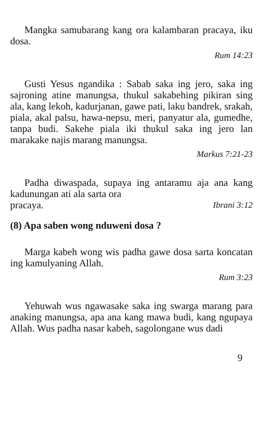Mangka samubarang kang ora kalambaran pracaya, iku dosa.
Rum 14:23
Gusti Yesus ngandika : Sabab saka ing jero, saka ing sajroning atine manungsa, thukul sakabehing pikiran sing ala, kang lekoh, kadurjanan, gawe pati, laku bandrek, srakah, piala, akal palsu, hawa-nepsu, meri, panyatur ala, gumedhe, tanpa budi. Sakehe piala iki thukul saka ing jero lan marakake najis marang manungsa.
Markus 7:21-23
Padha diwaspada, supaya ing antaramu aja ana kang kadunungan ati ala sarta ora
pracaya. Ibrani 3:12
(8) Apa saben wong nduweni dosa ?
Marga kabeh wong wis padha gawe dosa sarta koncatan ing kamulyaning Allah.
Rum 3:23
Yehuwah wus ngawasake saka ing swarga marang para anaking manungsa, apa ana kang mawa budi, kang ngupaya Allah. Wus padha nasar kabeh, sagolongane wus dadi
9